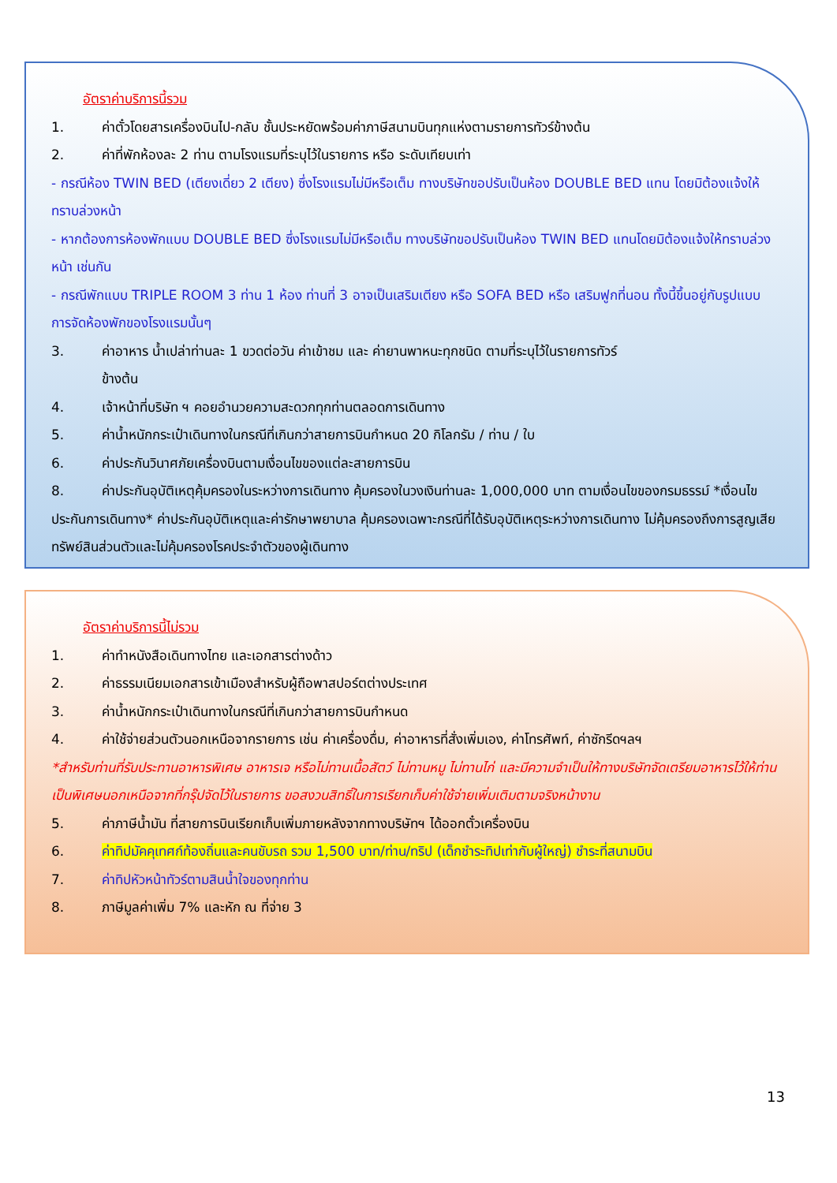อัตราค่าบริการนี้รวม
1. ค่าตั๋วโดยสารเครื่องบินไป-กลับ ชั้นประหยัดพร้อมค่าภาษีสนามบินทุกแห่งตามรายการทัวร์ข้างต้น
2. ค่าที่พักห้องละ 2 ท่าน ตามโรงแรมที่ระบุไว้ในรายการ หรือ ระดับเทียบเท่า
- กรณีห้อง TWIN BED (เตียงเดี่ยว 2 เตียง) ซึ่งโรงแรมไม่มีหรือเต็ม ทางบริษัทขอปรับเป็นห้อง DOUBLE BED แทน โดยมิต้องแจ้งให้ทราบล่วงหน้า
- หากต้องการห้องพักแบบ DOUBLE BED ซึ่งโรงแรมไม่มีหรือเต็ม ทางบริษัทขอปรับเป็นห้อง TWIN BED แทนโดยมิต้องแจ้งให้ทราบล่วงหน้า เช่นกัน
- กรณีพักแบบ TRIPLE ROOM 3 ท่าน 1 ห้อง ท่านที่ 3 อาจเป็นเสริมเตียง หรือ SOFA BED หรือ เสริมฟูกที่นอน ทั้งนี้ขึ้นอยู่กับรูปแบบการจัดห้องพักของโรงแรมนั้นๆ
3. ค่าอาหาร น้ำเปล่าท่านละ 1 ขวดต่อวัน ค่าเข้าชม และ ค่ายานพาหนะทุกชนิด ตามที่ระบุไว้ในรายการทัวร์
ข้างต้น
4. เจ้าหน้าที่บริษัท ฯ คอยอำนวยความสะดวกทุกท่านตลอดการเดินทาง
5. ค่าน้ำหนักกระเป๋าเดินทางในกรณีที่เกินกว่าสายการบินกำหนด 20 กิโลกรัม / ท่าน / ใบ
6. ค่าประกันวินาศภัยเครื่องบินตามเงื่อนไขของแต่ละสายการบิน
8. ค่าประกันอุบัติเหตุคุ้มครองในระหว่างการเดินทาง คุ้มครองในวงเงินท่านละ 1,000,000 บาท ตามเงื่อนไขของกรมธรรม์ *เงื่อนไขประกันการเดินทาง* ค่าประกันอุบัติเหตุและค่ารักษาพยาบาล คุ้มครองเฉพาะกรณีที่ได้รับอุบัติเหตุระหว่างการเดินทาง ไม่คุ้มครองถึงการสูญเสียทรัพย์สินส่วนตัวและไม่คุ้มครองโรคประจำตัวของผู้เดินทาง
อัตราค่าบริการนี้ไม่รวม
1. ค่าทำหนังสือเดินทางไทย และเอกสารต่างด้าว
2. ค่าธรรมเนียมเอกสารเข้าเมืองสำหรับผู้ถือพาสปอร์ตต่างประเทศ
3. ค่าน้ำหนักกระเป๋าเดินทางในกรณีที่เกินกว่าสายการบินกำหนด
4. ค่าใช้จ่ายส่วนตัวนอกเหนือจากรายการ เช่น ค่าเครื่องดื่ม, ค่าอาหารที่สั่งเพิ่มเอง, ค่าโทรศัพท์, ค่าซักรีดฯลฯ
*สำหรับท่านที่รับประทานอาหารพิเศษ อาหารเจ หรือไม่ทานเนื้อสัตว์ ไม่ทานหมู ไม่ทานไก่ และมีความจำเป็นให้ทางบริษัทจัดเตรียมอาหารไว้ให้ท่านเป็นพิเศษนอกเหนือจากที่กรุ๊ปจัดไว้ในรายการ ขอสงวนสิทธิ์ในการเรียกเก็บค่าใช้จ่ายเพิ่มเติมตามจริงหน้างาน
5. ค่าภาษีน้ำมัน ที่สายการบินเรียกเก็บเพิ่มภายหลังจากทางบริษัทฯ ได้ออกตั๋วเครื่องบิน
6. ค่าทิปมัคคุเทศก์ท้องถิ่นและคนขับรถ รวม 1,500 บาท/ท่าน/ทริป (เด็กชำระทิปเท่ากับผู้ใหญ่) ชำระที่สนามบิน
7. ค่าทิปหัวหน้าทัวร์ตามสินน้ำใจของทุกท่าน
8. ภาษีมูลค่าเพิ่ม 7% และหัก ณ ที่จ่าย 3
13